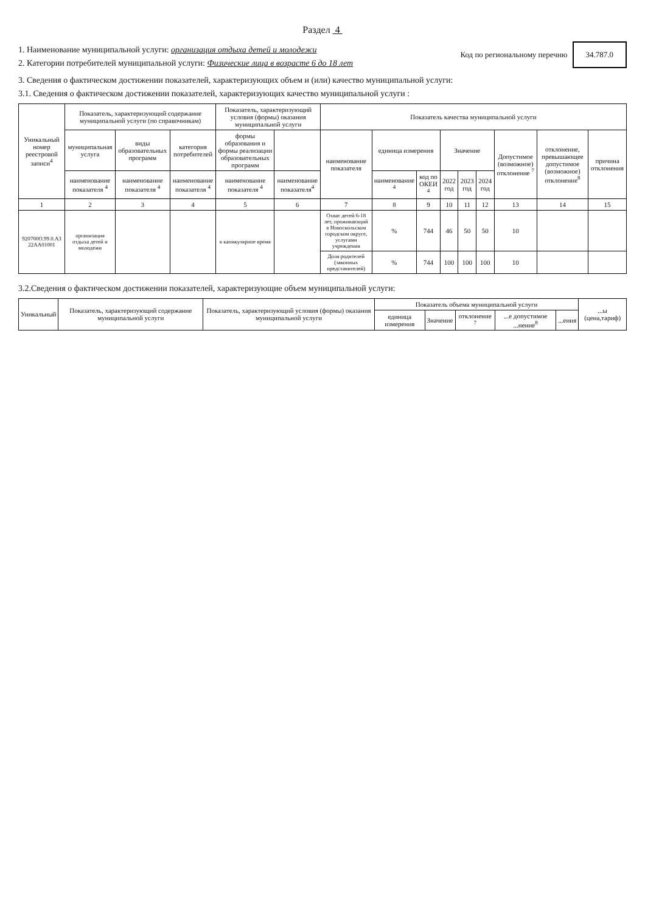Раздел 4
1. Наименование муниципальной услуги: организация отдыха детей и молодежи
2. Категории потребителей муниципальной услуги: Физические лица в возрасте 6 до 18 лет
Код по региональному перечню 34.787.0
3. Сведения о фактическом достижении показателей, характеризующих объем и (или) качество муниципальной услуги:
3.1. Сведения о фактическом достижении показателей, характеризующих качество муниципальной услуги :
| Уникальный номер реестровой записи<sup>4</sup> | Показатель, характеризующий содержание муниципальной услуги (по справочникам) | | | Показатель, характеризующий условия (формы) оказания муниципальной услуги | | Показатель качества муниципальной услуги | | | | | | | | |
| --- | --- | --- | --- | --- | --- | --- | --- | --- | --- | --- | --- | --- | --- | --- |
| | муниципальная услуга | виды образовательных программ | категория потребителей | формы образования и формы реализации образовательных программ | | наименование показателя | единица измерения | | Значение | | | Допустимое (возможное) отклонение <sup>7</sup> | отклонение, превышающее допустимое (возможное) отклонение<sup>8</sup> | причина отклонения |
| | наименование показателя <sup>4</sup> | наименование показателя <sup>4</sup> | наименование показателя <sup>4</sup> | наименование показателя <sup>4</sup> | наименование показателя<sup>4</sup> | | наименование <sup>4</sup> | код по ОКЕИ <sup>4</sup> | 2022 год | 2023 год | 2024 год | | | |
| 1 | 2 | 3 | 4 | 5 | 6 | 7 | 8 | 9 | 10 | 11 | 12 | 13 | 14 | 15 |
| 920700О.99.0.АЗ 22АА01001 | организация отдыха детей и молодежи | | | в каникулярное время | | Охват детей 6-18 лет, проживающий в Новоскольском городском округе, услугами учреждения | % | 744 | 46 | 50 | 50 | 10 | | |
| | | | | | | Доля родителей (законных представителей) | % | 744 | 100 | 100 | 100 | 10 | | |
3.2.Сведения о фактическом достижении показателей, характеризующие объем муниципальной услуги:
| Уникальный | Показатель, характеризующий содержание муниципальной услуги | Показатель, характеризующий условия (формы) оказания муниципальной услуги | Показатель объема муниципальной услуги | | | | | ...ы (цена,тариф) |
| --- | --- | --- | --- | --- | --- | --- | --- | --- |
| | | | единица измерения | Значение | отклонение <sup>7</sup> | ...е допустимое ...нение<sup>8</sup> | ...ения | |